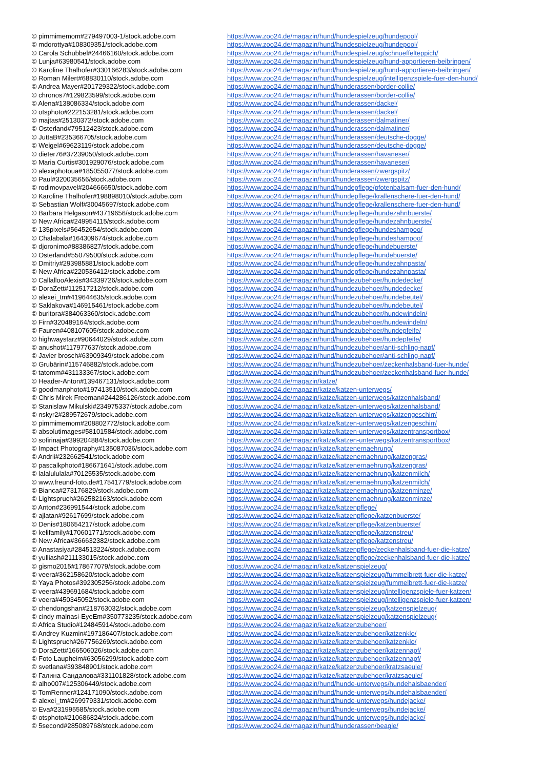| © pimmimemom#279497003-1/stock.adobe.com | https://www.zoo24.de/magazin/hund/hundespielzeug/hundepool/ |
| © mdorottya#108309351/stock.adobe.com | https://www.zoo24.de/magazin/hund/hundespielzeug/hundepool/ |
| © Carola Schubbel#24466160/stock.adobe.com | https://www.zoo24.de/magazin/hund/hundespielzeug/schnueffelteppich/ |
| © Lunja#63980541/stock.adobe.com | https://www.zoo24.de/magazin/hund/hundespielzeug/hund-apportieren-beibringen/ |
| © Karoline Thalhofer#330166283/stock.adobe.com | https://www.zoo24.de/magazin/hund/hundespielzeug/hund-apportieren-beibringen/ |
| © Roman Milert#68830110/stock.adobe.com | https://www.zoo24.de/magazin/hund/hundespielzeug/intelligenzspiele-fuer-den-hund/ |
| © Andrea Mayer#201729322/stock.adobe.com | https://www.zoo24.de/magazin/hund/hunderassen/border-collie/ |
| © chronos7#129823599/stock.adobe.com | https://www.zoo24.de/magazin/hund/hunderassen/border-collie/ |
| © Alena#138086334/stock.adobe.com | https://www.zoo24.de/magazin/hund/hunderassen/dackel/ |
| © otsphoto#222153281/stock.adobe.com | https://www.zoo24.de/magazin/hund/hunderassen/dackel/ |
| © majtas#25130372/stock.adobe.com | https://www.zoo24.de/magazin/hund/hunderassen/dalmatiner/ |
| © Osterland#79512423/stock.adobe.com | https://www.zoo24.de/magazin/hund/hunderassen/dalmatiner/ |
| © JuttaB#235366705/stock.adobe.com | https://www.zoo24.de/magazin/hund/hunderassen/deutsche-dogge/ |
| © Weigel#69623119/stock.adobe.com | https://www.zoo24.de/magazin/hund/hunderassen/deutsche-dogge/ |
| © dieter76#37239050/stock.adobe.com | https://www.zoo24.de/magazin/hund/hunderassen/havaneser/ |
| © Maria Curtis#301929076/stock.adobe.com | https://www.zoo24.de/magazin/hund/hunderassen/havaneser/ |
| © alexaphotoua#185055077/stock.adobe.com | https://www.zoo24.de/magazin/hund/hunderassen/zwergspitz/ |
| © Paul#320035656/stock.adobe.com | https://www.zoo24.de/magazin/hund/hunderassen/zwergspitz/ |
| © rodimovpavel#204666650/stock.adobe.com | https://www.zoo24.de/magazin/hund/hundepflege/pfotenbalsam-fuer-den-hund/ |
| © Karoline Thalhofer#198898010/stock.adobe.com | https://www.zoo24.de/magazin/hund/hundepflege/krallenschere-fuer-den-hund/ |
| © Sebastian Wolf#30045697/stock.adobe.com | https://www.zoo24.de/magazin/hund/hundepflege/krallenschere-fuer-den-hund/ |
| © Barbara Helgason#43719656/stock.adobe.com | https://www.zoo24.de/magazin/hund/hundepflege/hundezahnbuerste/ |
| © New Africa#249954115/stock.adobe.com | https://www.zoo24.de/magazin/hund/hundepflege/hundezahnbuerste/ |
| © 135pixels#56452654/stock.adobe.com | https://www.zoo24.de/magazin/hund/hundepflege/hundeshampoo/ |
| © Chalabala#164309674/stock.adobe.com | https://www.zoo24.de/magazin/hund/hundepflege/hundeshampoo/ |
| © djoronimo#88386827/stock.adobe.com | https://www.zoo24.de/magazin/hund/hundepflege/hundebuerste/ |
| © Osterland#55079500/stock.adobe.com | https://www.zoo24.de/magazin/hund/hundepflege/hundebuerste/ |
| © Dmitriy#293985881/stock.adobe.com | https://www.zoo24.de/magazin/hund/hundepflege/hundezahnpasta/ |
| © New Africa#220536412/stock.adobe.com | https://www.zoo24.de/magazin/hund/hundepflege/hundezahnpasta/ |
| © CallallooAlexis#34339726/stock.adobe.com | https://www.zoo24.de/magazin/hund/hundezubehoer/hundedecke/ |
| © DoraZett#112517212/stock.adobe.com | https://www.zoo24.de/magazin/hund/hundezubehoer/hundedecke/ |
| © alexei_tm#419644635/stock.adobe.com | https://www.zoo24.de/magazin/hund/hundezubehoer/hundebeutel/ |
| © Saklakova#146915461/stock.adobe.com | https://www.zoo24.de/magazin/hund/hundezubehoer/hundebeutel/ |
| © buritora#384063360/stock.adobe.com | https://www.zoo24.de/magazin/hund/hundezubehoer/hundewindeln/ |
| © Firn#320489164/stock.adobe.com | https://www.zoo24.de/magazin/hund/hundezubehoer/hundewindeln/ |
| © Fauren#408107605/stock.adobe.com | https://www.zoo24.de/magazin/hund/hundezubehoer/hundepfeife/ |
| © highwaystarz#90644029/stock.adobe.com | https://www.zoo24.de/magazin/hund/hundezubehoer/hundepfeife/ |
| © anushot#117977637/stock.adobe.com | https://www.zoo24.de/magazin/hund/hundezubehoer/anti-schling-napf/ |
| © Javier brosch#63909349/stock.adobe.com | https://www.zoo24.de/magazin/hund/hundezubehoer/anti-schling-napf/ |
| © Grubärin#115746882/stock.adobe.com | https://www.zoo24.de/magazin/hund/hundezubehoer/zeckenhalsband-fuer-hunde/ |
| © tatomm#431133367/stock.adobe.com | https://www.zoo24.de/magazin/hund/hundezubehoer/zeckenhalsband-fuer-hunde/ |
| © Header-Anton#139467131/stock.adobe.com | https://www.zoo24.de/magazin/katze/ |
| © goodmanphoto#197413510/stock.adobe.com | https://www.zoo24.de/magazin/katze/katzen-unterwegs/ |
| © Chris Mirek Freeman#244286126/stock.adobe.com | https://www.zoo24.de/magazin/katze/katzen-unterwegs/katzenhalsband/ |
| © Stanislaw Mikulski#234975337/stock.adobe.com | https://www.zoo24.de/magazin/katze/katzen-unterwegs/katzenhalsband/ |
| © nskyr2#289572679/stock.adobe.com | https://www.zoo24.de/magazin/katze/katzen-unterwegs/katzengeschirr/ |
| © pimmimemom#208802772/stock.adobe.com | https://www.zoo24.de/magazin/katze/katzen-unterwegs/katzengeschirr/ |
| © absolutimages#58101584/stock.adobe.com | https://www.zoo24.de/magazin/katze/katzen-unterwegs/katzentransportbox/ |
| © sofirinaja#399204884/stock.adobe.com | https://www.zoo24.de/magazin/katze/katzen-unterwegs/katzentransportbox/ |
| © Impact Photography#135087036/stock.adobe.com | https://www.zoo24.de/magazin/katze/katzenernaehrung/ |
| © Andrii#232662541/stock.adobe.com | https://www.zoo24.de/magazin/katze/katzenernaehrung/katzengras/ |
| © pascalkphoto#186671641/stock.adobe.com | https://www.zoo24.de/magazin/katze/katzenernaehrung/katzengras/ |
| © lalalululala#70125535/stock.adobe.com | https://www.zoo24.de/magazin/katze/katzenernaehrung/katzenmilch/ |
| © www.freund-foto.de#17541779/stock.adobe.com | https://www.zoo24.de/magazin/katze/katzenernaehrung/katzenmilch/ |
| © Bianca#273176829/stock.adobe.com | https://www.zoo24.de/magazin/katze/katzenernaehrung/katzenminze/ |
| © Lightspruch#262582163/stock.adobe.com | https://www.zoo24.de/magazin/katze/katzenernaehrung/katzenminze/ |
| © Anton#236991544/stock.adobe.com | https://www.zoo24.de/magazin/katze/katzenpflege/ |
| © ajlatan#92617699/stock.adobe.com | https://www.zoo24.de/magazin/katze/katzenpflege/katzenbuerste/ |
| © Denis#180654217/stock.adobe.com | https://www.zoo24.de/magazin/katze/katzenpflege/katzenbuerste/ |
| © kelifamily#170601771/stock.adobe.com | https://www.zoo24.de/magazin/katze/katzenpflege/katzenstreu/ |
| © New Africa#366632382/stock.adobe.com | https://www.zoo24.de/magazin/katze/katzenpflege/katzenstreu/ |
| © Anastasiya#284513224/stock.adobe.com | https://www.zoo24.de/magazin/katze/katzenpflege/zeckenhalsband-fuer-die-katze/ |
| © yulliash#211133015/stock.adobe.com | https://www.zoo24.de/magazin/katze/katzenpflege/zeckenhalsband-fuer-die-katze/ |
| © gismo2015#178677079/stock.adobe.com | https://www.zoo24.de/magazin/katze/katzenspielzeug/ |
| © veera#362158620/stock.adobe.com | https://www.zoo24.de/magazin/katze/katzenspielzeug/fummelbrett-fuer-die-katze/ |
| © Yaya Photos#392305256/stock.adobe.com | https://www.zoo24.de/magazin/katze/katzenspielzeug/fummelbrett-fuer-die-katze/ |
| © veera#439691684/stock.adobe.com | https://www.zoo24.de/magazin/katze/katzenspielzeug/intelligenzspiele-fuer-katzen/ |
| © veera#450345052/stock.adobe.com | https://www.zoo24.de/magazin/katze/katzenspielzeug/intelligenzspiele-fuer-katzen/ |
| © chendongshan#218763032/stock.adobe.com | https://www.zoo24.de/magazin/katze/katzenspielzeug/katzenspielzeug/ |
| © cindy malnasi-EyeEm#350773235/stock.adobe.com | https://www.zoo24.de/magazin/katze/katzenspielzeug/katzenspielzeug/ |
| © Africa Studio#124845914/stock.adobe.com | https://www.zoo24.de/magazin/katze/katzenzubehoer/ |
| © Andrey Kuzmin#197186407/stock.adobe.com | https://www.zoo24.de/magazin/katze/katzenzubehoer/katzenklo/ |
| © Lightspruch#267756269/stock.adobe.com | https://www.zoo24.de/magazin/katze/katzenzubehoer/katzenklo/ |
| © DoraZett#166506026/stock.adobe.com | https://www.zoo24.de/magazin/katze/katzenzubehoer/katzennapf/ |
| © Foto Laupheim#63056299/stock.adobe.com | https://www.zoo24.de/magazin/katze/katzenzubehoer/katzennapf/ |
| © svetlana#393848901/stock.adobe.com | https://www.zoo24.de/magazin/katze/katzenzubehoer/kratzsaeule/ |
| © Галина Сандалова#331101828/stock.adobe.com | https://www.zoo24.de/magazin/katze/katzenzubehoer/kratzsaeule/ |
| © alho007#125306449/stock.adobe.com | https://www.zoo24.de/magazin/hund/hunde-unterwegs/hundehalsbaender/ |
| © TomRenner#124171090/stock.adobe.com | https://www.zoo24.de/magazin/hund/hunde-unterwegs/hundehalsbaender/ |
| © alexei_tm#269979331/stock.adobe.com | https://www.zoo24.de/magazin/hund/hunde-unterwegs/hundejacke/ |
| © Eva#231995585/stock.adobe.com | https://www.zoo24.de/magazin/hund/hunde-unterwegs/hundejacke/ |
| © otsphoto#210686824/stock.adobe.com | https://www.zoo24.de/magazin/hund/hunde-unterwegs/hundejacke/ |
| © 5second#285089768/stock.adobe.com | https://www.zoo24.de/magazin/hund/hunderassen/beagle/ |